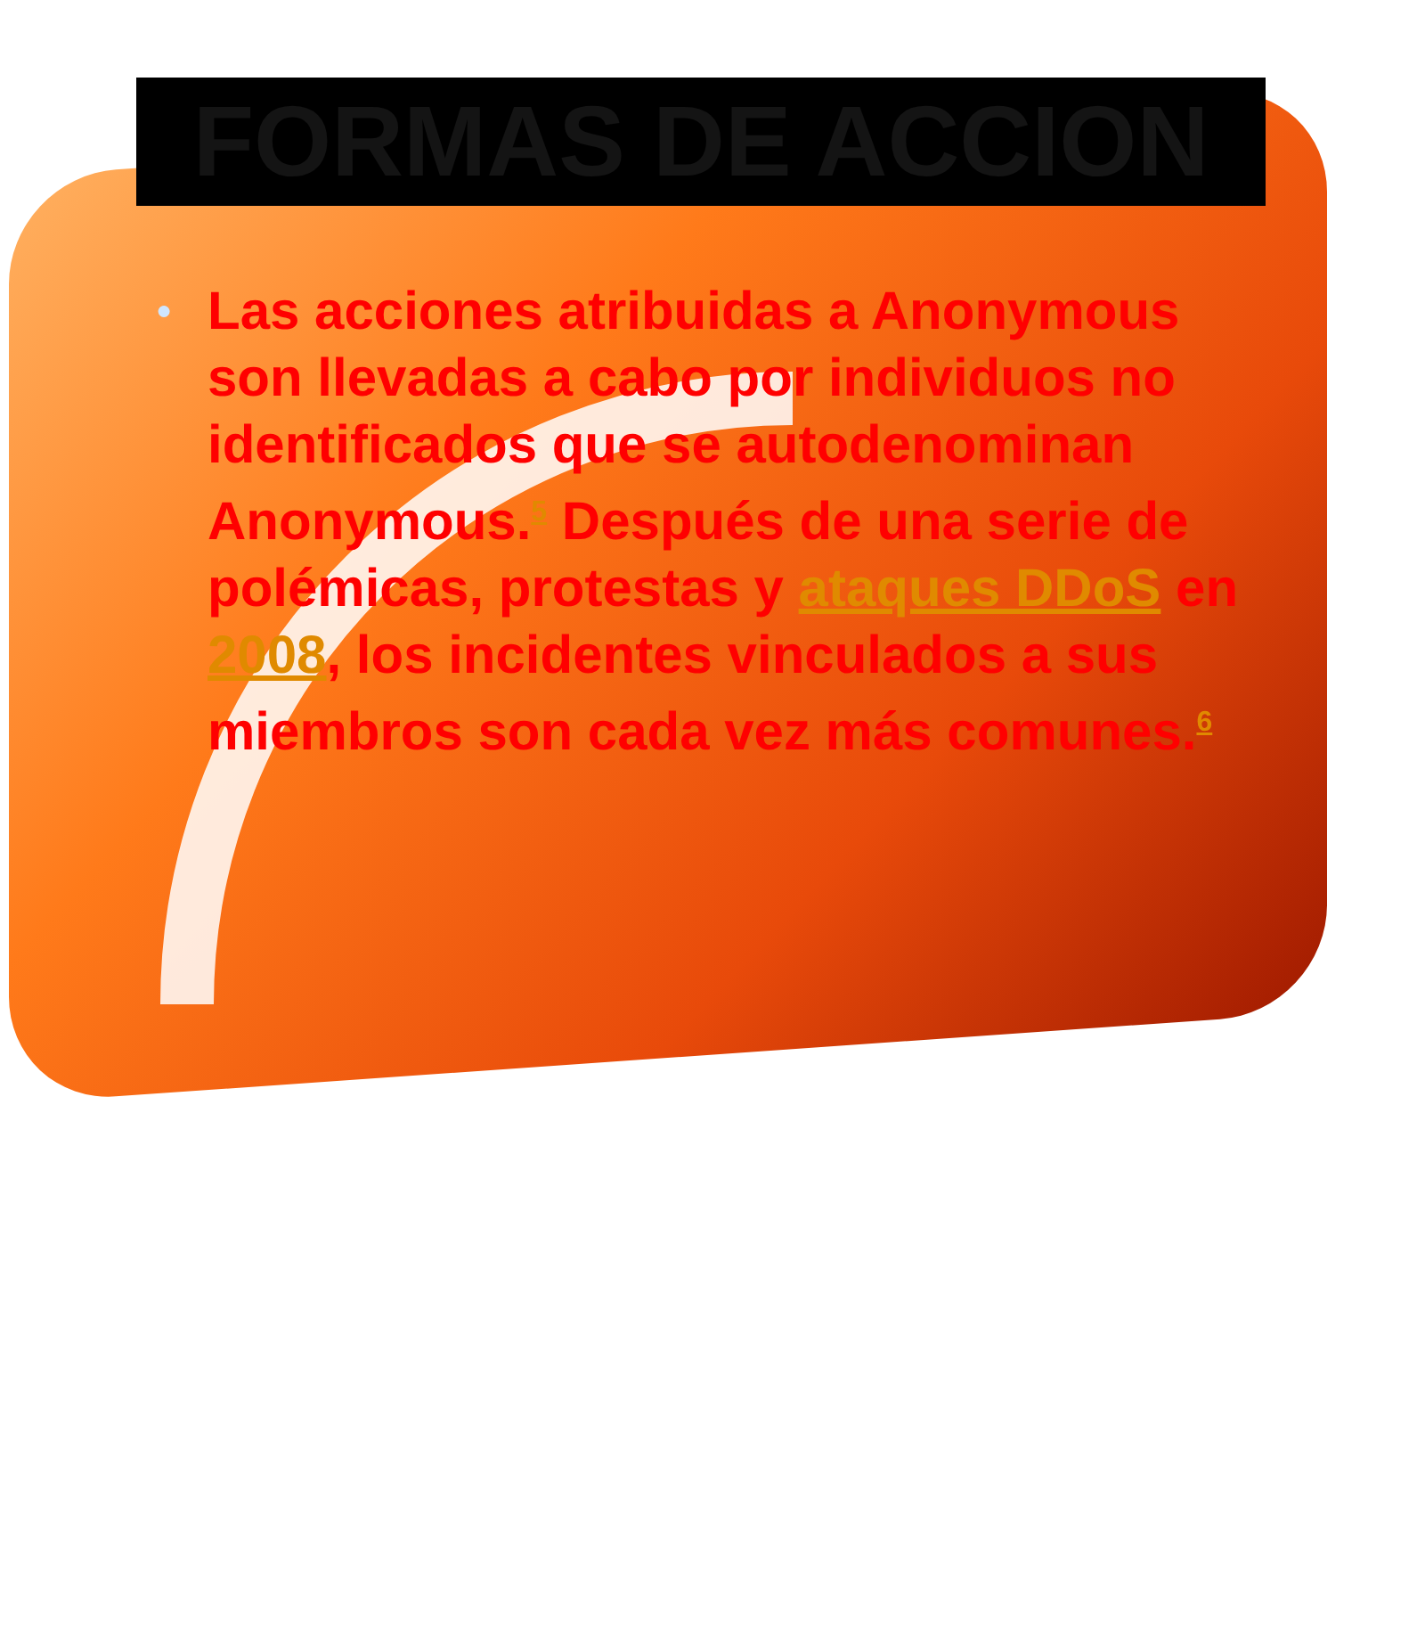FORMAS DE ACCION
●
Las acciones atribuidas a Anonymous son llevadas a cabo por individuos no identificados que se autodenominan Anonymous.<sup>5</sup> Después de una serie de polémicas, protestas y ataques DDoS en 2008, los incidentes vinculados a sus miembros son cada vez más comunes.<sup>6</sup>